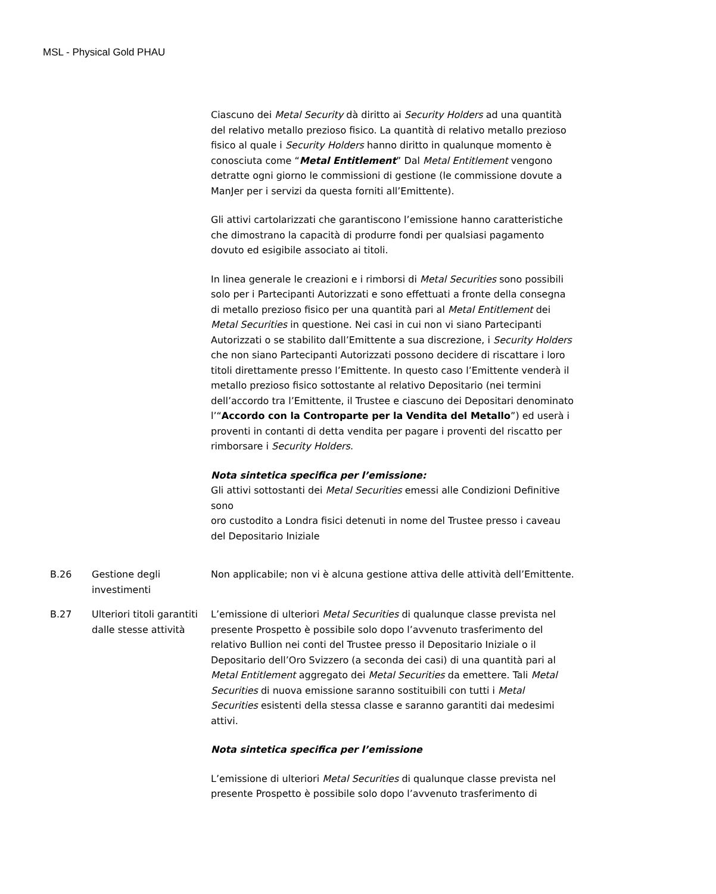MSL - Physical Gold PHAU
Ciascuno dei Metal Security dà diritto ai Security Holders ad una quantità del relativo metallo prezioso fisico. La quantità di relativo metallo prezioso fisico al quale i Security Holders hanno diritto in qualunque momento è conosciuta come “Metal Entitlement” Dal Metal Entitlement vengono detratte ogni giorno le commissioni di gestione (le commissione dovute a ManJer per i servizi da questa forniti all’Emittente).
Gli attivi cartolarizzati che garantiscono l’emissione hanno caratteristiche che dimostrano la capacità di produrre fondi per qualsiasi pagamento dovuto ed esigibile associato ai titoli.
In linea generale le creazioni e i rimborsi di Metal Securities sono possibili solo per i Partecipanti Autorizzati e sono effettuati a fronte della consegna di metallo prezioso fisico per una quantità pari al Metal Entitlement dei Metal Securities in questione. Nei casi in cui non vi siano Partecipanti Autorizzati o se stabilito dall’Emittente a sua discrezione, i Security Holders che non siano Partecipanti Autorizzati possono decidere di riscattare i loro titoli direttamente presso l’Emittente. In questo caso l’Emittente venderà il metallo prezioso fisico sottostante al relativo Depositario (nei termini dell’accordo tra l’Emittente, il Trustee e ciascuno dei Depositari denominato l’“Accordo con la Controparte per la Vendita del Metallo”) ed userà i proventi in contanti di detta vendita per pagare i proventi del riscatto per rimborsare i Security Holders.
Nota sintetica specifica per l’emissione:
Gli attivi sottostanti dei Metal Securities emessi alle Condizioni Definitive sono
oro custodito a Londra fisici detenuti in nome del Trustee presso i caveau del Depositario Iniziale
B.26 Gestione degli investimenti
Non applicabile; non vi è alcuna gestione attiva delle attività dell’Emittente.
B.27 Ulteriori titoli garantiti dalle stesse attività
L’emissione di ulteriori Metal Securities di qualunque classe prevista nel presente Prospetto è possibile solo dopo l’avvenuto trasferimento del relativo Bullion nei conti del Trustee presso il Depositario Iniziale o il Depositario dell’Oro Svizzero (a seconda dei casi) di una quantità pari al Metal Entitlement aggregato dei Metal Securities da emettere. Tali Metal Securities di nuova emissione saranno sostituibili con tutti i Metal Securities esistenti della stessa classe e saranno garantiti dai medesimi attivi.
Nota sintetica specifica per l’emissione
L’emissione di ulteriori Metal Securities di qualunque classe prevista nel presente Prospetto è possibile solo dopo l’avvenuto trasferimento di